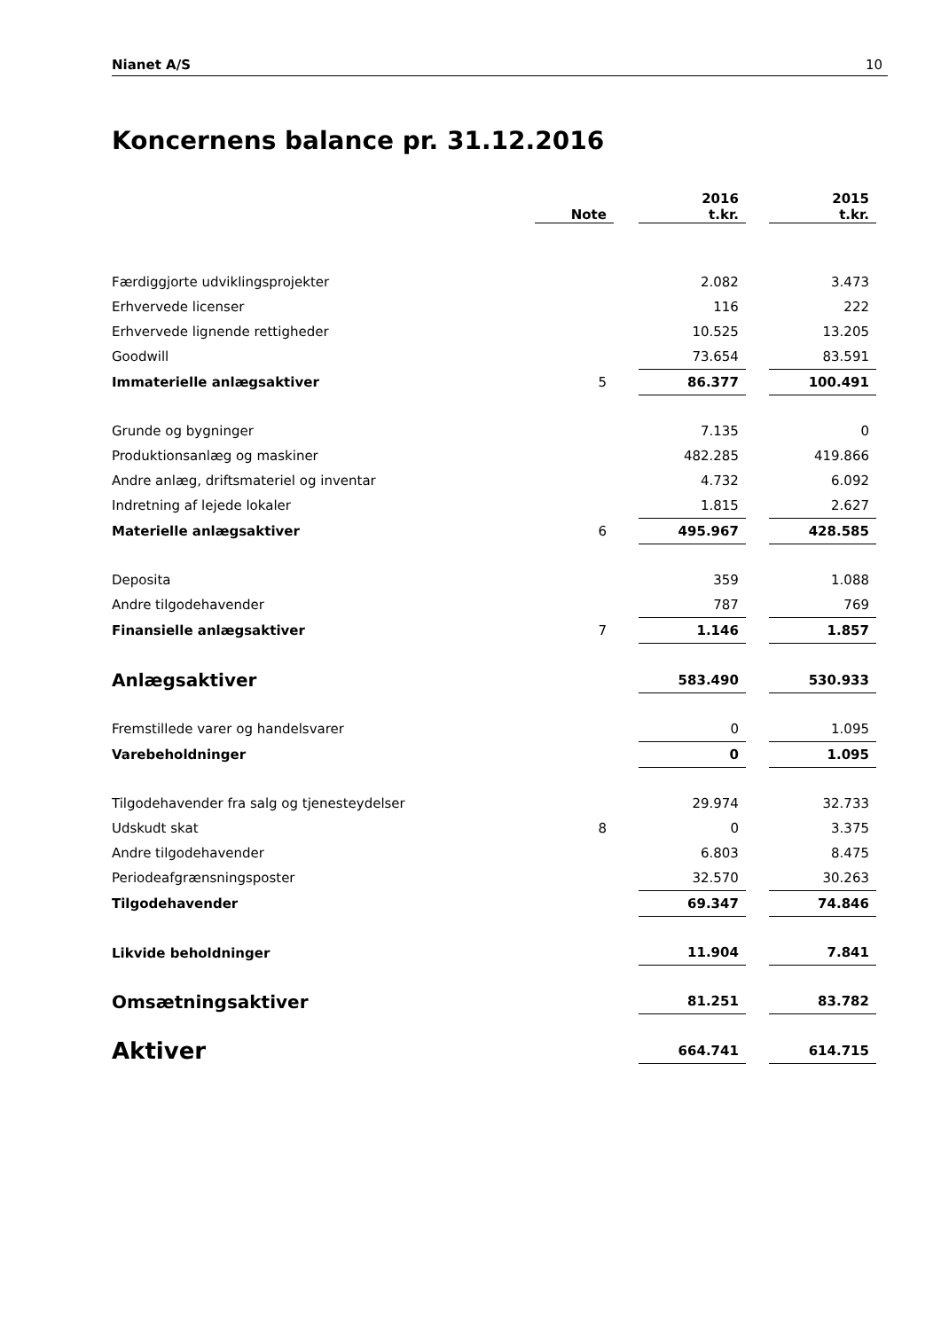Nianet A/S 10
Koncernens balance pr. 31.12.2016
| | Note | | 2016 t.kr. | | 2015 t.kr. |
| Færdiggjorte udviklingsprojekter | | | 2.082 | | 3.473 |
| Erhvervede licenser | | | 116 | | 222 |
| Erhvervede lignende rettigheder | | | 10.525 | | 13.205 |
| Goodwill | | | 73.654 | | 83.591 |
| Immaterielle anlægsaktiver | 5 | | 86.377 | | 100.491 |
| Grunde og bygninger | | | 7.135 | | 0 |
| Produktionsanlæg og maskiner | | | 482.285 | | 419.866 |
| Andre anlæg, driftsmateriel og inventar | | | 4.732 | | 6.092 |
| Indretning af lejede lokaler | | | 1.815 | | 2.627 |
| Materielle anlægsaktiver | 6 | | 495.967 | | 428.585 |
| Deposita | | | 359 | | 1.088 |
| Andre tilgodehavender | | | 787 | | 769 |
| Finansielle anlægsaktiver | 7 | | 1.146 | | 1.857 |
| Anlægsaktiver | | | 583.490 | | 530.933 |
| Fremstillede varer og handelsvarer | | | 0 | | 1.095 |
| Varebeholdninger | | | 0 | | 1.095 |
| Tilgodehavender fra salg og tjenesteydelser | | | 29.974 | | 32.733 |
| Udskudt skat | 8 | | 0 | | 3.375 |
| Andre tilgodehavender | | | 6.803 | | 8.475 |
| Periodeafgrænsningsposter | | | 32.570 | | 30.263 |
| Tilgodehavender | | | 69.347 | | 74.846 |
| Likvide beholdninger | | | 11.904 | | 7.841 |
| Omsætningsaktiver | | | 81.251 | | 83.782 |
| Aktiver | | | 664.741 | | 614.715 |